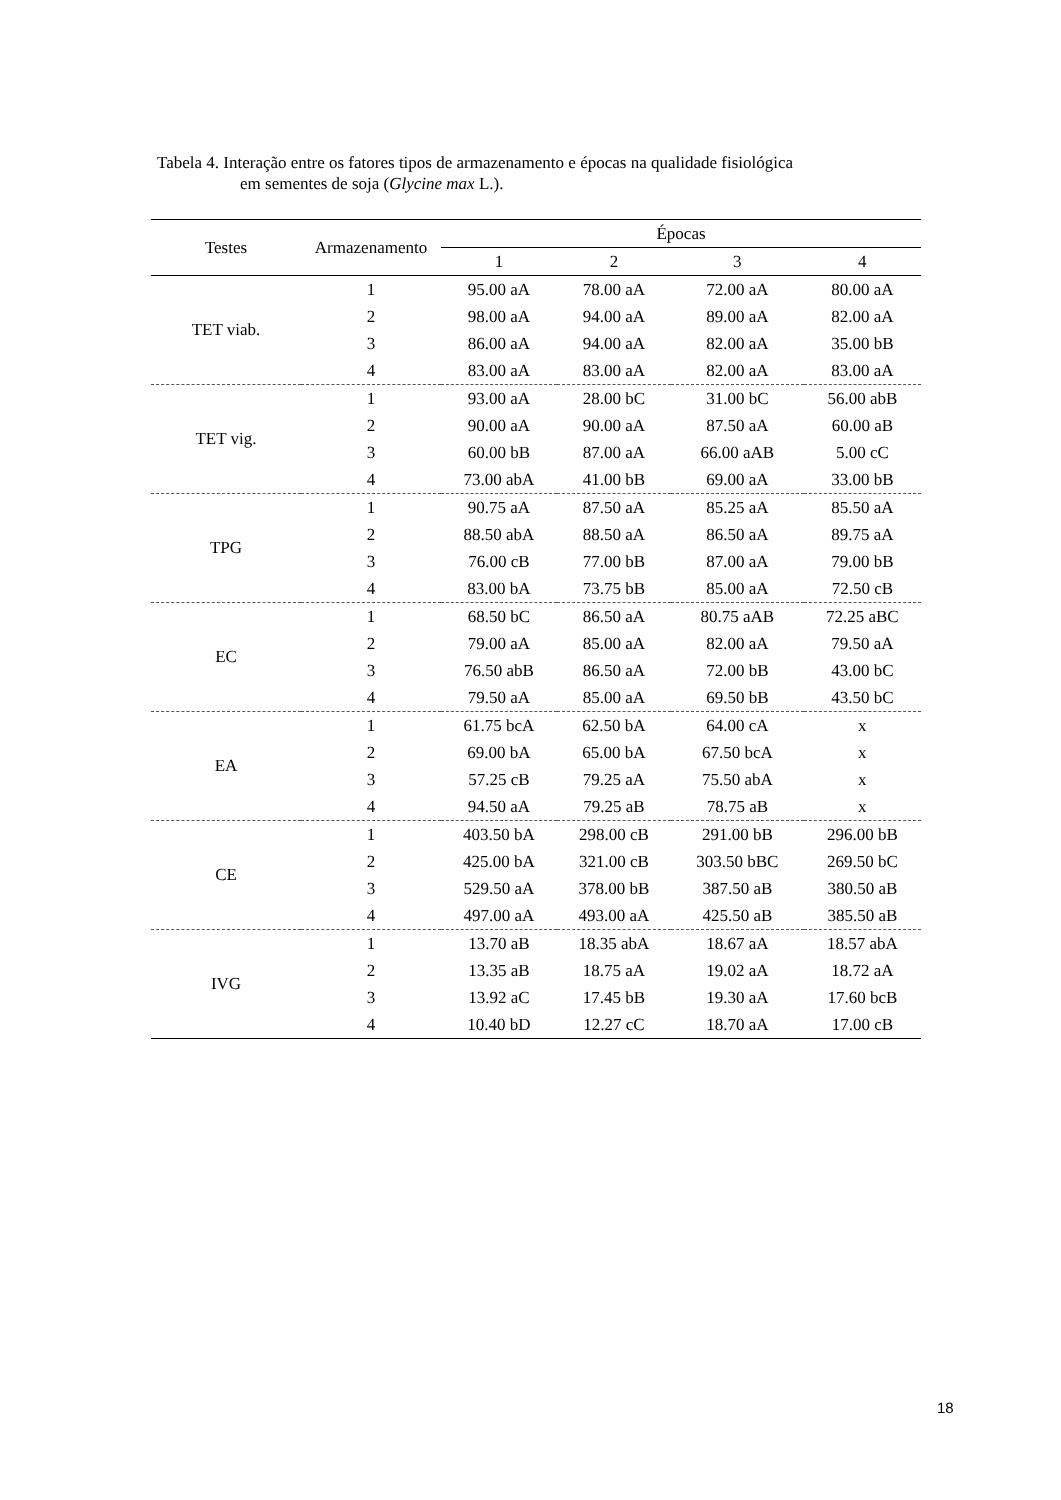Tabela 4. Interação entre os fatores tipos de armazenamento e épocas na qualidade fisiológica
em sementes de soja (Glycine max L.).
| Testes | Armazenamento | Épocas | | | |
| --- | --- | --- | --- | --- | --- |
| | | 1 | 2 | 3 | 4 |
| TET viab. | 1 | 95.00 aA | 78.00 aA | 72.00 aA | 80.00 aA |
| | 2 | 98.00 aA | 94.00 aA | 89.00 aA | 82.00 aA |
| | 3 | 86.00 aA | 94.00 aA | 82.00 aA | 35.00 bB |
| | 4 | 83.00 aA | 83.00 aA | 82.00 aA | 83.00 aA |
| TET vig. | 1 | 93.00 aA | 28.00 bC | 31.00 bC | 56.00 abB |
| | 2 | 90.00 aA | 90.00 aA | 87.50 aA | 60.00 aB |
| | 3 | 60.00 bB | 87.00 aA | 66.00 aAB | 5.00 cC |
| | 4 | 73.00 abA | 41.00 bB | 69.00 aA | 33.00 bB |
| TPG | 1 | 90.75 aA | 87.50 aA | 85.25 aA | 85.50 aA |
| | 2 | 88.50 abA | 88.50 aA | 86.50 aA | 89.75 aA |
| | 3 | 76.00 cB | 77.00 bB | 87.00 aA | 79.00 bB |
| | 4 | 83.00 bA | 73.75 bB | 85.00 aA | 72.50 cB |
| EC | 1 | 68.50 bC | 86.50 aA | 80.75 aAB | 72.25 aBC |
| | 2 | 79.00 aA | 85.00 aA | 82.00 aA | 79.50 aA |
| | 3 | 76.50 abB | 86.50 aA | 72.00 bB | 43.00 bC |
| | 4 | 79.50 aA | 85.00 aA | 69.50 bB | 43.50 bC |
| EA | 1 | 61.75 bcA | 62.50 bA | 64.00 cA | x |
| | 2 | 69.00 bA | 65.00 bA | 67.50 bcA | x |
| | 3 | 57.25 cB | 79.25 aA | 75.50 abA | x |
| | 4 | 94.50 aA | 79.25 aB | 78.75 aB | x |
| CE | 1 | 403.50 bA | 298.00 cB | 291.00 bB | 296.00 bB |
| | 2 | 425.00 bA | 321.00 cB | 303.50 bBC | 269.50 bC |
| | 3 | 529.50 aA | 378.00 bB | 387.50 aB | 380.50 aB |
| | 4 | 497.00 aA | 493.00 aA | 425.50 aB | 385.50 aB |
| IVG | 1 | 13.70 aB | 18.35 abA | 18.67 aA | 18.57 abA |
| | 2 | 13.35 aB | 18.75 aA | 19.02 aA | 18.72 aA |
| | 3 | 13.92 aC | 17.45 bB | 19.30 aA | 17.60 bcB |
| | 4 | 10.40 bD | 12.27 cC | 18.70 aA | 17.00 cB |
18